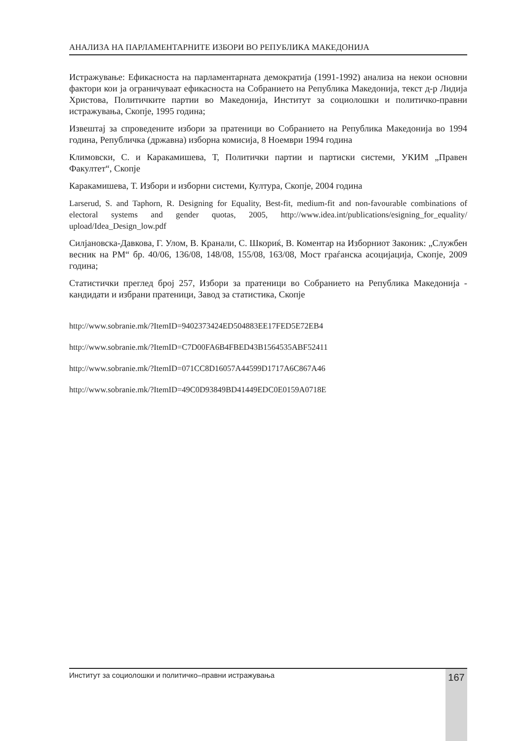АНАЛИЗА НА ПАРЛАМЕНТАРНИТЕ ИЗБОРИ ВО РЕПУБЛИКА МАКЕДОНИЈА
Истражување: Ефикасноста на парламентарната демократија (1991-1992) анализа на некои основни фактори кои ја ограничуваат ефикасноста на Собранието на Република Македонија, текст д-р Лидија Христова, Политичките партии во Македонија, Институт за социолошки и политичко-правни истражувања, Скопје, 1995 година;
Извештај за спроведените избори за пратеници во Собранието на Република Македонија во 1994 година, Републичка (државна) изборна комисија, 8 Ноември 1994 година
Климовски, С. и Каракамишева, Т, Политички партии и партиски системи, УКИМ „Правен Факултет“, Скопје
Каракамишева, Т. Избори и изборни системи, Култура, Скопје, 2004 година
Larserud, S. and Taphorn, R. Designing for Equality, Best-fit, medium-fit and non-favourable combinations of electoral systems and gender quotas, 2005, http://www.idea.int/publications/esigning_for_equality/ upload/Idea_Design_low.pdf
Силјановска-Давкова, Г. Улом, В. Кранали, С. Шкориќ, В. Коментар на Изборниот Законик: „Службен весник на РМ“ бр. 40/06, 136/08, 148/08, 155/08, 163/08, Мост граѓанска асоцијација, Скопје, 2009 година;
Статистички преглед број 257, Избори за пратеници во Собранието на Република Македонија - кандидати и избрани пратеници, Завод за статистика, Скопје
http://www.sobranie.mk/?ItemID=9402373424ED504883EE17FED5E72EB4
http://www.sobranie.mk/?ItemID=C7D00FA6B4FBED43B1564535ABF52411
http://www.sobranie.mk/?ItemID=071CC8D16057A44599D1717A6C867A46
http://www.sobranie.mk/?ItemID=49C0D93849BD41449EDC0E0159A0718E
Институт за социолошки и политичко–правни истражувања 167